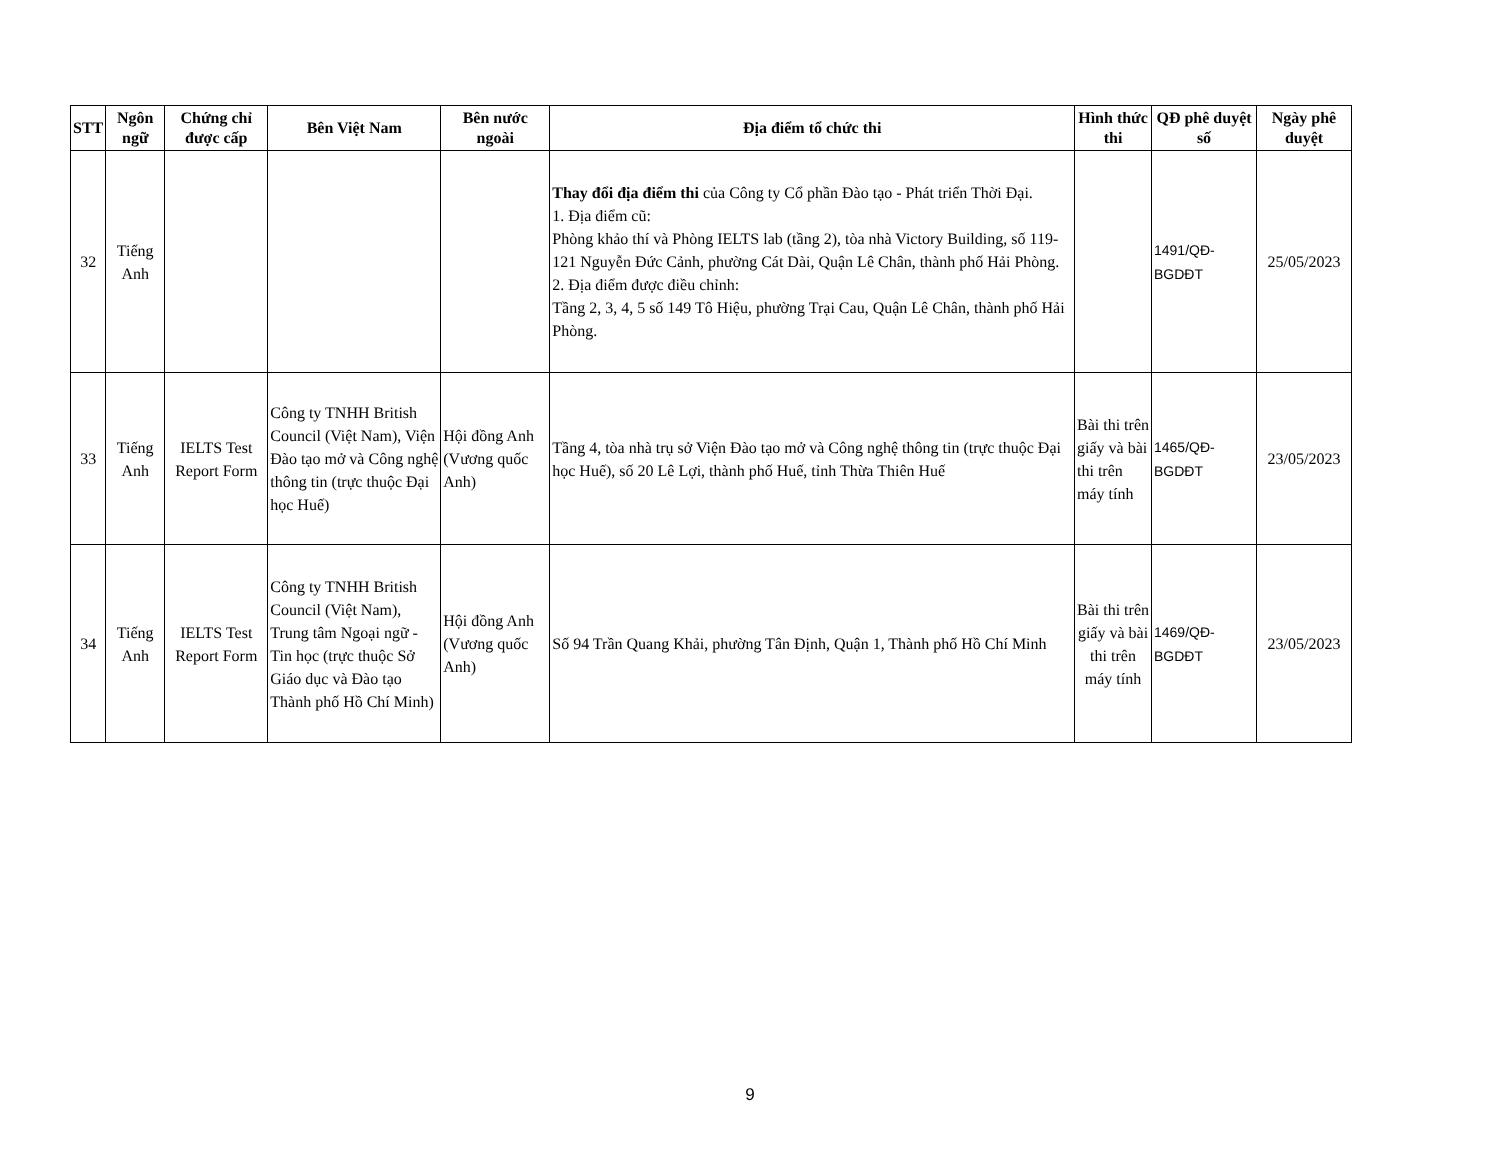| STT | Ngôn ngữ | Chứng chỉ được cấp | Bên Việt Nam | Bên nước ngoài | Địa điểm tổ chức thi | Hình thức thi | QĐ phê duyệt số | Ngày phê duyệt |
| --- | --- | --- | --- | --- | --- | --- | --- | --- |
| 32 | Tiếng Anh | | | | Thay đổi địa điểm thi của Công ty Cổ phần Đào tạo - Phát triển Thời Đại. 1. Địa điểm cũ: Phòng khảo thí và Phòng IELTS lab (tầng 2), tòa nhà Victory Building, số 119-121 Nguyễn Đức Cảnh, phường Cát Dài, Quận Lê Chân, thành phố Hải Phòng. 2. Địa điểm được điều chỉnh: Tầng 2, 3, 4, 5 số 149 Tô Hiệu, phường Trại Cau, Quận Lê Chân, thành phố Hải Phòng. | | 1491/QĐ-BGDĐT | 25/05/2023 |
| 33 | Tiếng Anh | IELTS Test Report Form | Công ty TNHH British Council (Việt Nam), Viện Đào tạo mở và Công nghệ thông tin (trực thuộc Đại học Huế) | Hội đồng Anh (Vương quốc Anh) | Tầng 4, tòa nhà trụ sở Viện Đào tạo mở và Công nghệ thông tin (trực thuộc Đại học Huế), số 20 Lê Lợi, thành phố Huế, tỉnh Thừa Thiên Huế | Bài thi trên giấy và bài thi trên máy tính | 1465/QĐ-BGDĐT | 23/05/2023 |
| 34 | Tiếng Anh | IELTS Test Report Form | Công ty TNHH British Council (Việt Nam), Trung tâm Ngoại ngữ -Tin học (trực thuộc Sở Giáo dục và Đào tạo Thành phố Hồ Chí Minh) | Hội đồng Anh (Vương quốc Anh) | Số 94 Trần Quang Khải, phường Tân Định, Quận 1, Thành phố Hồ Chí Minh | Bài thi trên giấy và bài thi trên máy tính | 1469/QĐ-BGDĐT | 23/05/2023 |
9